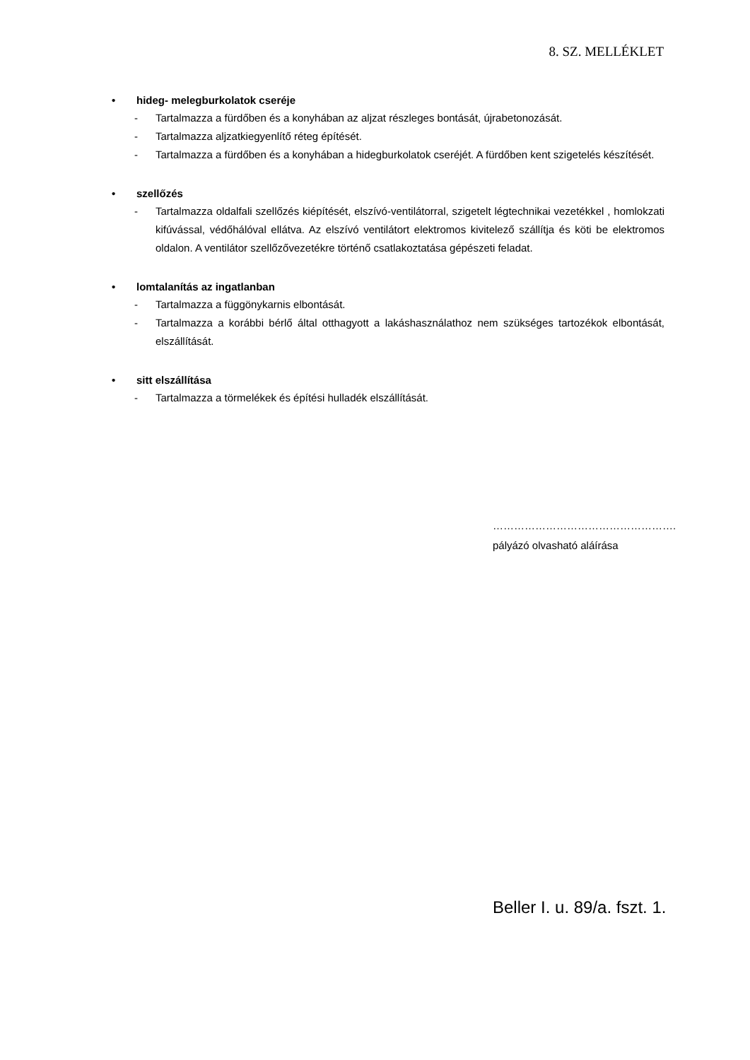8. SZ. MELLÉKLET
• hideg- melegburkolatok cseréje
- Tartalmazza a fürdőben és a konyhában az aljzat részleges bontását, újrabetonozását.
- Tartalmazza aljzatkiegyenlítő réteg építését.
- Tartalmazza a fürdőben és a konyhában a hidegburkolatok cseréjét. A fürdőben kent szigetelés készítését.
• szellőzés
- Tartalmazza oldalfali szellőzés kiépítését, elszívó-ventilátorral, szigetelt légtechnikai vezetékkel , homlokzati kifúvással, védőhálóval ellátva. Az elszívó ventilátort elektromos kivitelező szállítja és köti be elektromos oldalon. A ventilátor szellőzővezetékre történő csatlakoztatása gépészeti feladat.
• lomtalanítás az ingatlanban
- Tartalmazza a függönykarnis elbontását.
- Tartalmazza a korábbi bérlő által otthagyott a lakáshasználathoz nem szükséges tartozékok elbontását, elszállítását.
• sitt elszállítása
- Tartalmazza a törmelékek és építési hulladék elszállítását.
…………………………………………….
pályázó olvasható aláírása
Beller I. u. 89/a. fszt. 1.